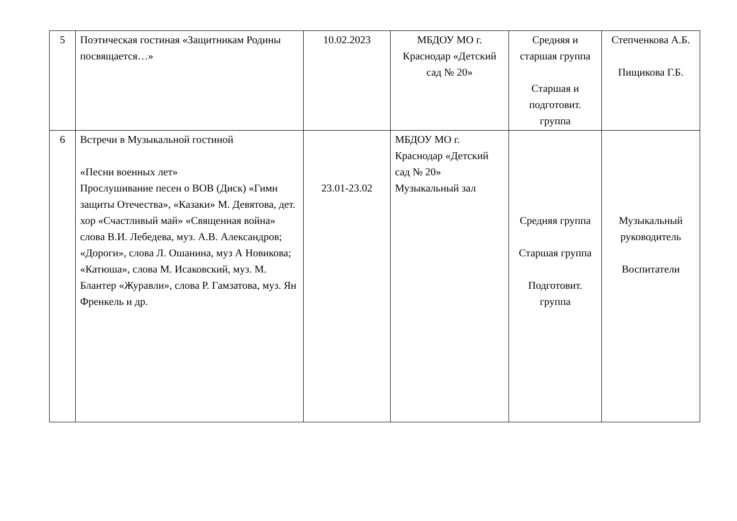| 5 | Поэтическая гостиная «Защитникам Родины посвящается…» | 10.02.2023 | МБДОУ МО г. Краснодар «Детский сад № 20» | Средняя и старшая группа Старшая и подготовит. группа | Степченкова А.Б. Пищикова Г.Б. |
| 6 | Встречи в Музыкальной гостиной «Песни военных лет» Прослушивание песен о ВОВ (Диск) «Гимн защиты Отечества», «Казаки» М. Девятова, дет. хор «Счастливый май» «Священная война» слова В.И. Лебедева, муз. А.В. Александров; «Дороги», слова Л. Ошанина, муз А Новикова; «Катюша», слова М. Исаковский, муз. М. Блантер «Журавли», слова Р. Гамзатова, муз. Ян Френкель и др. | 23.01-23.02 | МБДОУ МО г. Краснодар «Детский сад № 20» Музыкальный зал | Средняя группа Старшая группа Подготовит. группа | Музыкальный руководитель Воспитатели |